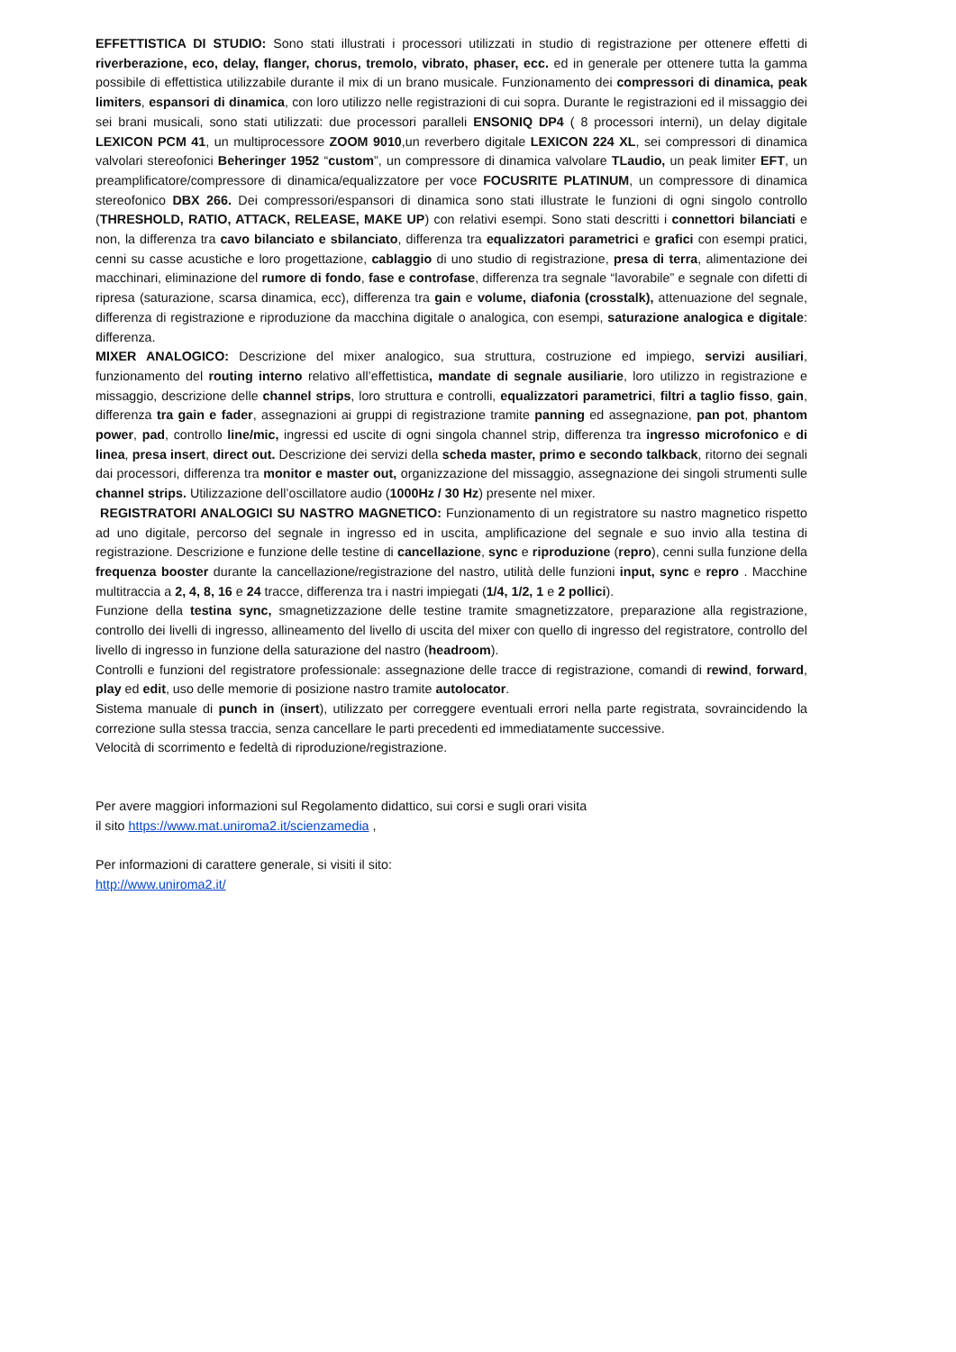EFFETTISTICA DI STUDIO: Sono stati illustrati i processori utilizzati in studio di registrazione per ottenere effetti di riverberazione, eco, delay, flanger, chorus, tremolo, vibrato, phaser, ecc. ed in generale per ottenere tutta la gamma possibile di effettistica utilizzabile durante il mix di un brano musicale. Funzionamento dei compressori di dinamica, peak limiters, espansori di dinamica, con loro utilizzo nelle registrazioni di cui sopra. Durante le registrazioni ed il missaggio dei sei brani musicali, sono stati utilizzati: due processori paralleli ENSONIQ DP4 ( 8 processori interni), un delay digitale LEXICON PCM 41, un multiprocessore ZOOM 9010,un reverbero digitale LEXICON 224 XL, sei compressori di dinamica valvolari stereofonici Beheringer 1952 “custom”, un compressore di dinamica valvolare TLaudio, un peak limiter EFT, un preamplificatore/compressore di dinamica/equalizzatore per voce FOCUSRITE PLATINUM, un compressore di dinamica stereofonico DBX 266. Dei compressori/espansori di dinamica sono stati illustrate le funzioni di ogni singolo controllo (THRESHOLD, RATIO, ATTACK, RELEASE, MAKE UP) con relativi esempi. Sono stati descritti i connettori bilanciati e non, la differenza tra cavo bilanciato e sbilanciato, differenza tra equalizzatori parametrici e grafici con esempi pratici, cenni su casse acustiche e loro progettazione, cablaggio di uno studio di registrazione, presa di terra, alimentazione dei macchinari, eliminazione del rumore di fondo, fase e controfase, differenza tra segnale “lavorabile” e segnale con difetti di ripresa (saturazione, scarsa dinamica, ecc), differenza tra gain e volume, diafonia (crosstalk), attenuazione del segnale, differenza di registrazione e riproduzione da macchina digitale o analogica, con esempi, saturazione analogica e digitale: differenza.
MIXER ANALOGICO: Descrizione del mixer analogico, sua struttura, costruzione ed impiego, servizi ausiliari, funzionamento del routing interno relativo all’effettistica, mandate di segnale ausiliarie, loro utilizzo in registrazione e missaggio, descrizione delle channel strips, loro struttura e controlli, equalizzatori parametrici, filtri a taglio fisso, gain, differenza tra gain e fader, assegnazioni ai gruppi di registrazione tramite panning ed assegnazione, pan pot, phantom power, pad, controllo line/mic, ingressi ed uscite di ogni singola channel strip, differenza tra ingresso microfonico e di linea, presa insert, direct out. Descrizione dei servizi della scheda master, primo e secondo talkback, ritorno dei segnali dai processori, differenza tra monitor e master out, organizzazione del missaggio, assegnazione dei singoli strumenti sulle channel strips. Utilizzazione dell’oscillatore audio (1000Hz / 30 Hz) presente nel mixer.
REGISTRATORI ANALOGICI SU NASTRO MAGNETICO: Funzionamento di un registratore su nastro magnetico rispetto ad uno digitale, percorso del segnale in ingresso ed in uscita, amplificazione del segnale e suo invio alla testina di registrazione. Descrizione e funzione delle testine di cancellazione, sync e riproduzione (repro), cenni sulla funzione della frequenza booster durante la cancellazione/registrazione del nastro, utilità delle funzioni input, sync e repro . Macchine multitraccia a 2, 4, 8, 16 e 24 tracce, differenza tra i nastri impiegati (1/4, 1/2, 1 e 2 pollici).
Funzione della testina sync, smagnetizzazione delle testine tramite smagnetizzatore, preparazione alla registrazione, controllo dei livelli di ingresso, allineamento del livello di uscita del mixer con quello di ingresso del registratore, controllo del livello di ingresso in funzione della saturazione del nastro (headroom).
Controlli e funzioni del registratore professionale: assegnazione delle tracce di registrazione, comandi di rewind, forward, play ed edit, uso delle memorie di posizione nastro tramite autolocator.
Sistema manuale di punch in (insert), utilizzato per correggere eventuali errori nella parte registrata, sovraincidendo la correzione sulla stessa traccia, senza cancellare le parti precedenti ed immediatamente successive.
Velocità di scorrimento e fedeltà di riproduzione/registrazione.
Per avere maggiori informazioni sul Regolamento didattico, sui corsi e sugli orari visita
il sito https://www.mat.uniroma2.it/scienzamedia ,
Per informazioni di carattere generale, si visiti il sito:
http://www.uniroma2.it/